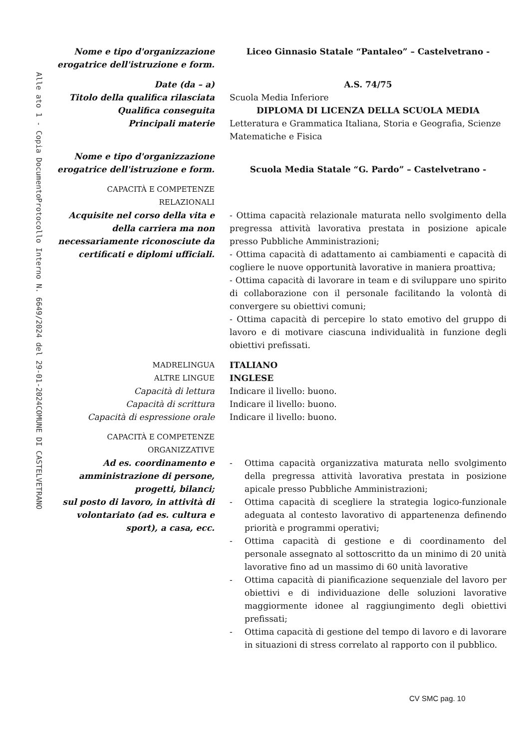COMUNE DI CASTELVETRANO
Protocollo Interno N. 6649/2024 del 29-01-2024
Alle ato 1 - Copia Documento
Nome e tipo d'organizzazione
erogatrice dell'istruzione e form.
Liceo Ginnasio Statale “Pantaleo” – Castelvetrano -
Date (da – a) A.S. 74/75
Titolo della qualifica rilasciata
Scuola Media Inferiore
Qualifica conseguita DIPLOMA DI LICENZA DELLA SCUOLA MEDIA
Principali materie Letteratura e Grammatica Italiana, Storia e Geografia, Scienze Matematiche e Fisica
Nome e tipo d'organizzazione
erogatrice dell'istruzione e form.
Scuola Media Statale “G. Pardo” – Castelvetrano -
CAPACITÀ E COMPETENZE
RELAZIONALI
Acquisite nel corso della vita e della carriera ma non necessariamente riconosciute da certificati e diplomi ufficiali.
- Ottima capacità relazionale maturata nello svolgimento della pregressa attività lavorativa prestata in posizione apicale presso Pubbliche Amministrazioni;
- Ottima capacità di adattamento ai cambiamenti e capacità di cogliere le nuove opportunità lavorative in maniera proattiva;
- Ottima capacità di lavorare in team e di sviluppare uno spirito di collaborazione con il personale facilitando la volontà di convergere su obiettivi comuni;
- Ottima capacità di percepire lo stato emotivo del gruppo di lavoro e di motivare ciascuna individualità in funzione degli obiettivi prefissati.
MADRELINGUA ITALIANO
ALTRE LINGUE INGLESE
Capacità di lettura Indicare il livello: buono.
Capacità di scrittura Indicare il livello: buono.
Capacità di espressione orale Indicare il livello: buono.
CAPACITÀ E COMPETENZE
ORGANIZZATIVE
Ad es. coordinamento e amministrazione di persone, progetti, bilanci;
sul posto di lavoro, in attività di volontariato (ad es. cultura e sport), a casa, ecc.
- Ottima capacità organizzativa maturata nello svolgimento della pregressa attività lavorativa prestata in posizione apicale presso Pubbliche Amministrazioni;
- Ottima capacità di scegliere la strategia logico-funzionale adeguata al contesto lavorativo di appartenenza definendo priorità e programmi operativi;
- Ottima capacità di gestione e di coordinamento del personale assegnato al sottoscritto da un minimo di 20 unità lavorative fino ad un massimo di 60 unità lavorative
- Ottima capacità di pianificazione sequenziale del lavoro per obiettivi e di individuazione delle soluzioni lavorative maggiormente idonee al raggiungimento degli obiettivi prefissati;
- Ottima capacità di gestione del tempo di lavoro e di lavorare in situazioni di stress correlato al rapporto con il pubblico.
CV SMC pag. 10